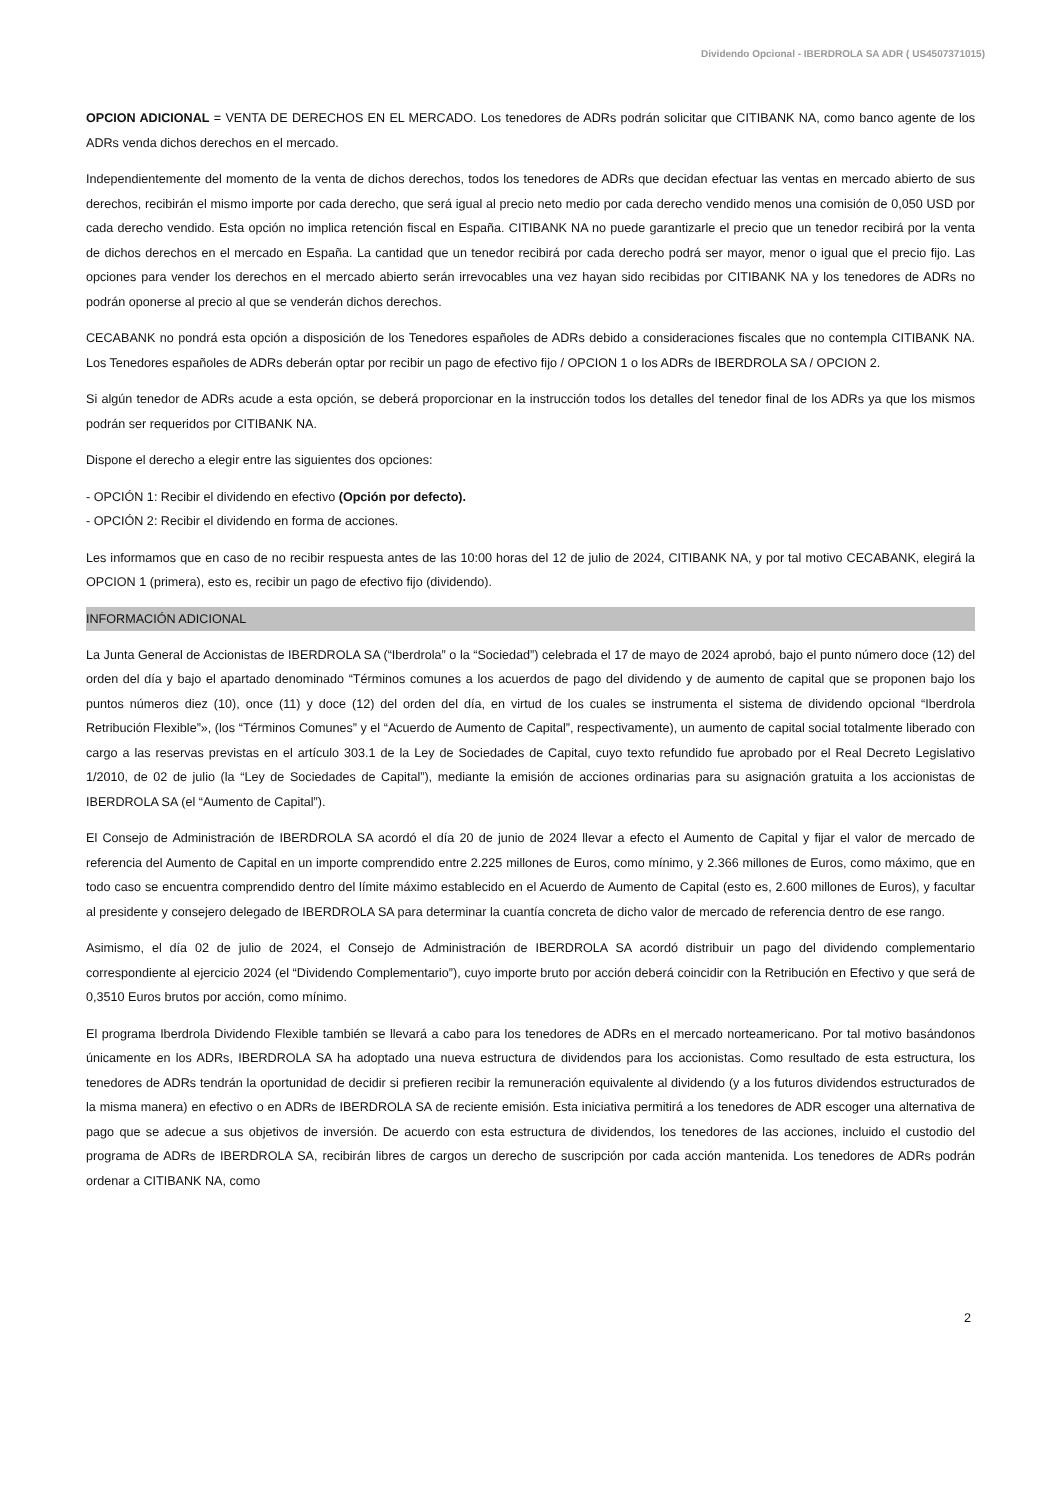Dividendo Opcional - IBERDROLA SA ADR ( US4507371015)
OPCION ADICIONAL = VENTA DE DERECHOS EN EL MERCADO. Los tenedores de ADRs podrán solicitar que CITIBANK NA, como banco agente de los ADRs venda dichos derechos en el mercado.
Independientemente del momento de la venta de dichos derechos, todos los tenedores de ADRs que decidan efectuar las ventas en mercado abierto de sus derechos, recibirán el mismo importe por cada derecho, que será igual al precio neto medio por cada derecho vendido menos una comisión de 0,050 USD por cada derecho vendido. Esta opción no implica retención fiscal en España. CITIBANK NA no puede garantizarle el precio que un tenedor recibirá por la venta de dichos derechos en el mercado en España. La cantidad que un tenedor recibirá por cada derecho podrá ser mayor, menor o igual que el precio fijo. Las opciones para vender los derechos en el mercado abierto serán irrevocables una vez hayan sido recibidas por CITIBANK NA y los tenedores de ADRs no podrán oponerse al precio al que se venderán dichos derechos.
CECABANK no pondrá esta opción a disposición de los Tenedores españoles de ADRs debido a consideraciones fiscales que no contempla CITIBANK NA. Los Tenedores españoles de ADRs deberán optar por recibir un pago de efectivo fijo / OPCION 1 o los ADRs de IBERDROLA SA / OPCION 2.
Si algún tenedor de ADRs acude a esta opción, se deberá proporcionar en la instrucción todos los detalles del tenedor final de los ADRs ya que los mismos podrán ser requeridos por CITIBANK NA.
Dispone el derecho a elegir entre las siguientes dos opciones:
- OPCIÓN 1: Recibir el dividendo en efectivo (Opción por defecto).
- OPCIÓN 2: Recibir el dividendo en forma de acciones.
Les informamos que en caso de no recibir respuesta antes de las 10:00 horas del 12 de julio de 2024, CITIBANK NA, y por tal motivo CECABANK, elegirá la OPCION 1 (primera), esto es, recibir un pago de efectivo fijo (dividendo).
INFORMACIÓN ADICIONAL
La Junta General de Accionistas de IBERDROLA SA (“Iberdrola” o la “Sociedad”) celebrada el 17 de mayo de 2024 aprobó, bajo el punto número doce (12) del orden del día y bajo el apartado denominado “Términos comunes a los acuerdos de pago del dividendo y de aumento de capital que se proponen bajo los puntos números diez (10), once (11) y doce (12) del orden del día, en virtud de los cuales se instrumenta el sistema de dividendo opcional “Iberdrola Retribución Flexible”», (los “Términos Comunes” y el “Acuerdo de Aumento de Capital”, respectivamente), un aumento de capital social totalmente liberado con cargo a las reservas previstas en el artículo 303.1 de la Ley de Sociedades de Capital, cuyo texto refundido fue aprobado por el Real Decreto Legislativo 1/2010, de 02 de julio (la “Ley de Sociedades de Capital”), mediante la emisión de acciones ordinarias para su asignación gratuita a los accionistas de IBERDROLA SA (el “Aumento de Capital”).
El Consejo de Administración de IBERDROLA SA acordó el día 20 de junio de 2024 llevar a efecto el Aumento de Capital y fijar el valor de mercado de referencia del Aumento de Capital en un importe comprendido entre 2.225 millones de Euros, como mínimo, y 2.366 millones de Euros, como máximo, que en todo caso se encuentra comprendido dentro del límite máximo establecido en el Acuerdo de Aumento de Capital (esto es, 2.600 millones de Euros), y facultar al presidente y consejero delegado de IBERDROLA SA para determinar la cuantía concreta de dicho valor de mercado de referencia dentro de ese rango.
Asimismo, el día 02 de julio de 2024, el Consejo de Administración de IBERDROLA SA acordó distribuir un pago del dividendo complementario correspondiente al ejercicio 2024 (el “Dividendo Complementario”), cuyo importe bruto por acción deberá coincidir con la Retribución en Efectivo y que será de 0,3510 Euros brutos por acción, como mínimo.
El programa Iberdrola Dividendo Flexible también se llevará a cabo para los tenedores de ADRs en el mercado norteamericano. Por tal motivo basándonos únicamente en los ADRs, IBERDROLA SA ha adoptado una nueva estructura de dividendos para los accionistas. Como resultado de esta estructura, los tenedores de ADRs tendrán la oportunidad de decidir si prefieren recibir la remuneración equivalente al dividendo (y a los futuros dividendos estructurados de la misma manera) en efectivo o en ADRs de IBERDROLA SA de reciente emisión. Esta iniciativa permitirá a los tenedores de ADR escoger una alternativa de pago que se adecue a sus objetivos de inversión. De acuerdo con esta estructura de dividendos, los tenedores de las acciones, incluido el custodio del programa de ADRs de IBERDROLA SA, recibirán libres de cargos un derecho de suscripción por cada acción mantenida. Los tenedores de ADRs podrán ordenar a CITIBANK NA, como
2